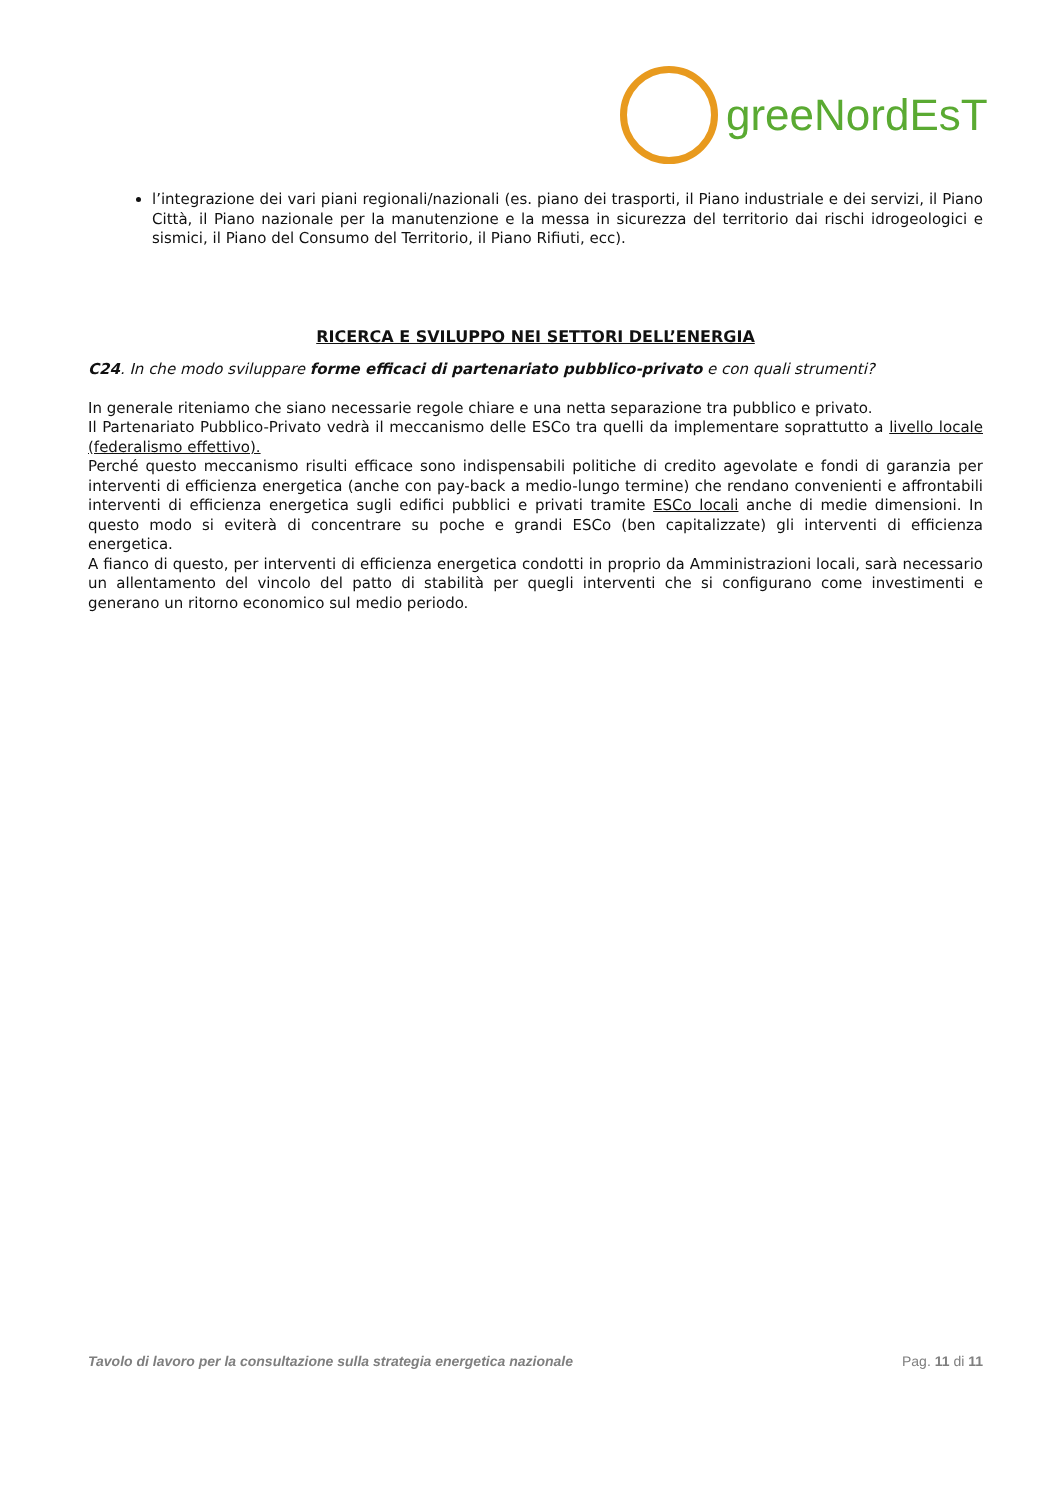greeNordEsT
l’integrazione dei vari piani regionali/nazionali (es. piano dei trasporti, il Piano industriale e dei servizi, il Piano Città, il Piano nazionale per la manutenzione e la messa in sicurezza del territorio dai rischi idrogeologici e sismici, il Piano del Consumo del Territorio, il Piano Rifiuti, ecc).
RICERCA E SVILUPPO NEI SETTORI DELL’ENERGIA
C24. In che modo sviluppare forme efficaci di partenariato pubblico-privato e con quali strumenti?
In generale riteniamo che siano necessarie regole chiare e una netta separazione tra pubblico e privato.
Il Partenariato Pubblico-Privato vedrà il meccanismo delle ESCo tra quelli da implementare soprattutto a livello locale (federalismo effettivo).
Perché questo meccanismo risulti efficace sono indispensabili politiche di credito agevolate e fondi di garanzia per interventi di efficienza energetica (anche con pay-back a medio-lungo termine) che rendano convenienti e affrontabili interventi di efficienza energetica sugli edifici pubblici e privati tramite ESCo locali anche di medie dimensioni. In questo modo si eviterà di concentrare su poche e grandi ESCo (ben capitalizzate) gli interventi di efficienza energetica.
A fianco di questo, per interventi di efficienza energetica condotti in proprio da Amministrazioni locali, sarà necessario un allentamento del vincolo del patto di stabilità per quegli interventi che si configurano come investimenti e generano un ritorno economico sul medio periodo.
Tavolo di lavoro per la consultazione sulla strategia energetica nazionale Pag. 11 di 11